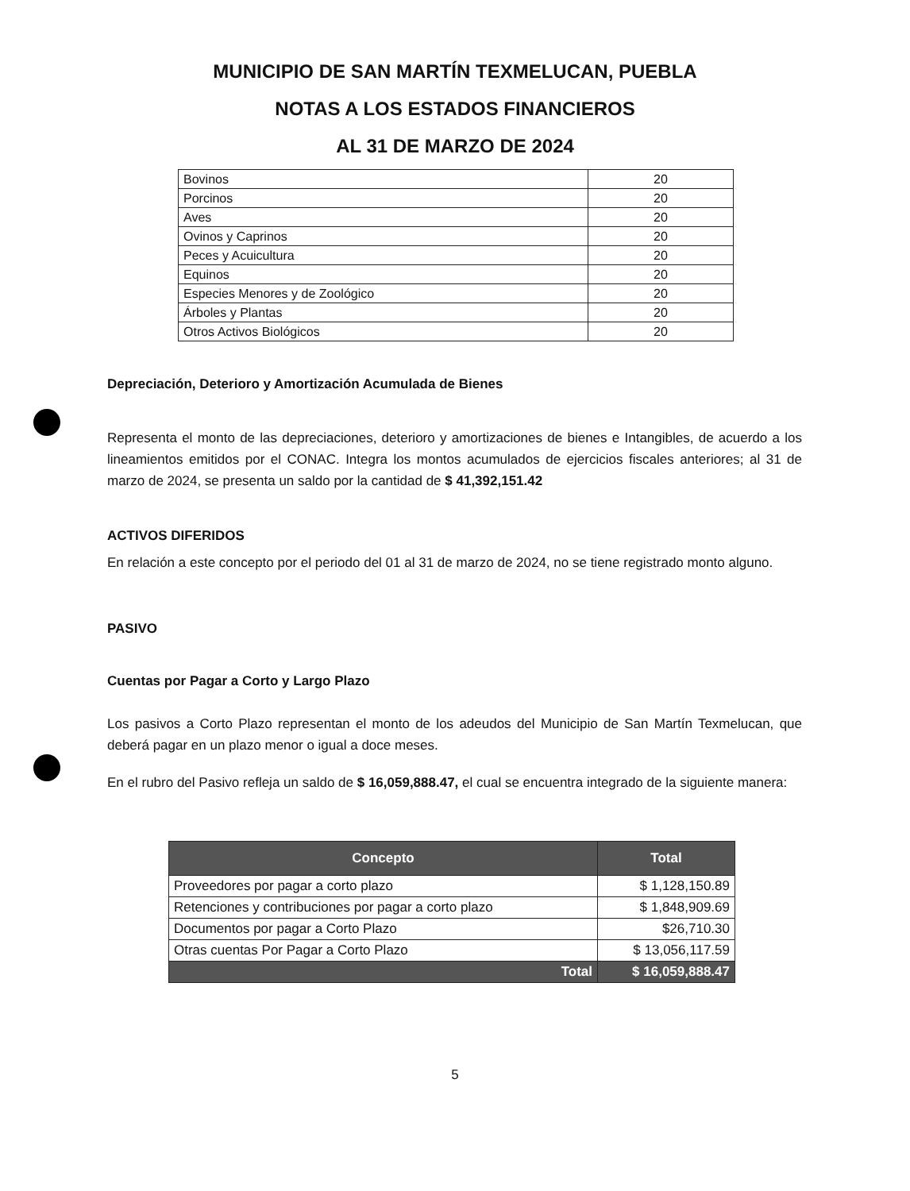MUNICIPIO DE SAN MARTÍN TEXMELUCAN, PUEBLA
NOTAS A LOS ESTADOS FINANCIEROS
AL 31 DE MARZO DE 2024
| Bovinos | 20 |
| Porcinos | 20 |
| Aves | 20 |
| Ovinos y Caprinos | 20 |
| Peces y Acuicultura | 20 |
| Equinos | 20 |
| Especies Menores y de Zoológico | 20 |
| Árboles y Plantas | 20 |
| Otros Activos Biológicos | 20 |
Depreciación, Deterioro y Amortización Acumulada de Bienes
Representa el monto de las depreciaciones, deterioro y amortizaciones de bienes e Intangibles, de acuerdo a los lineamientos emitidos por el CONAC. Integra los montos acumulados de ejercicios fiscales anteriores; al 31 de marzo de 2024, se presenta un saldo por la cantidad de $ 41,392,151.42
ACTIVOS DIFERIDOS
En relación a este concepto por el periodo del 01 al 31 de marzo de 2024, no se tiene registrado monto alguno.
PASIVO
Cuentas por Pagar a Corto y Largo Plazo
Los pasivos a Corto Plazo representan el monto de los adeudos del Municipio de San Martín Texmelucan, que deberá pagar en un plazo menor o igual a doce meses.
En el rubro del Pasivo refleja un saldo de $ 16,059,888.47, el cual se encuentra integrado de la siguiente manera:
| Concepto | Total |
| --- | --- |
| Proveedores por pagar a corto plazo | $ 1,128,150.89 |
| Retenciones y contribuciones por pagar a corto plazo | $ 1,848,909.69 |
| Documentos por pagar a Corto Plazo | $26,710.30 |
| Otras cuentas Por Pagar a Corto Plazo | $ 13,056,117.59 |
| Total | $ 16,059,888.47 |
5